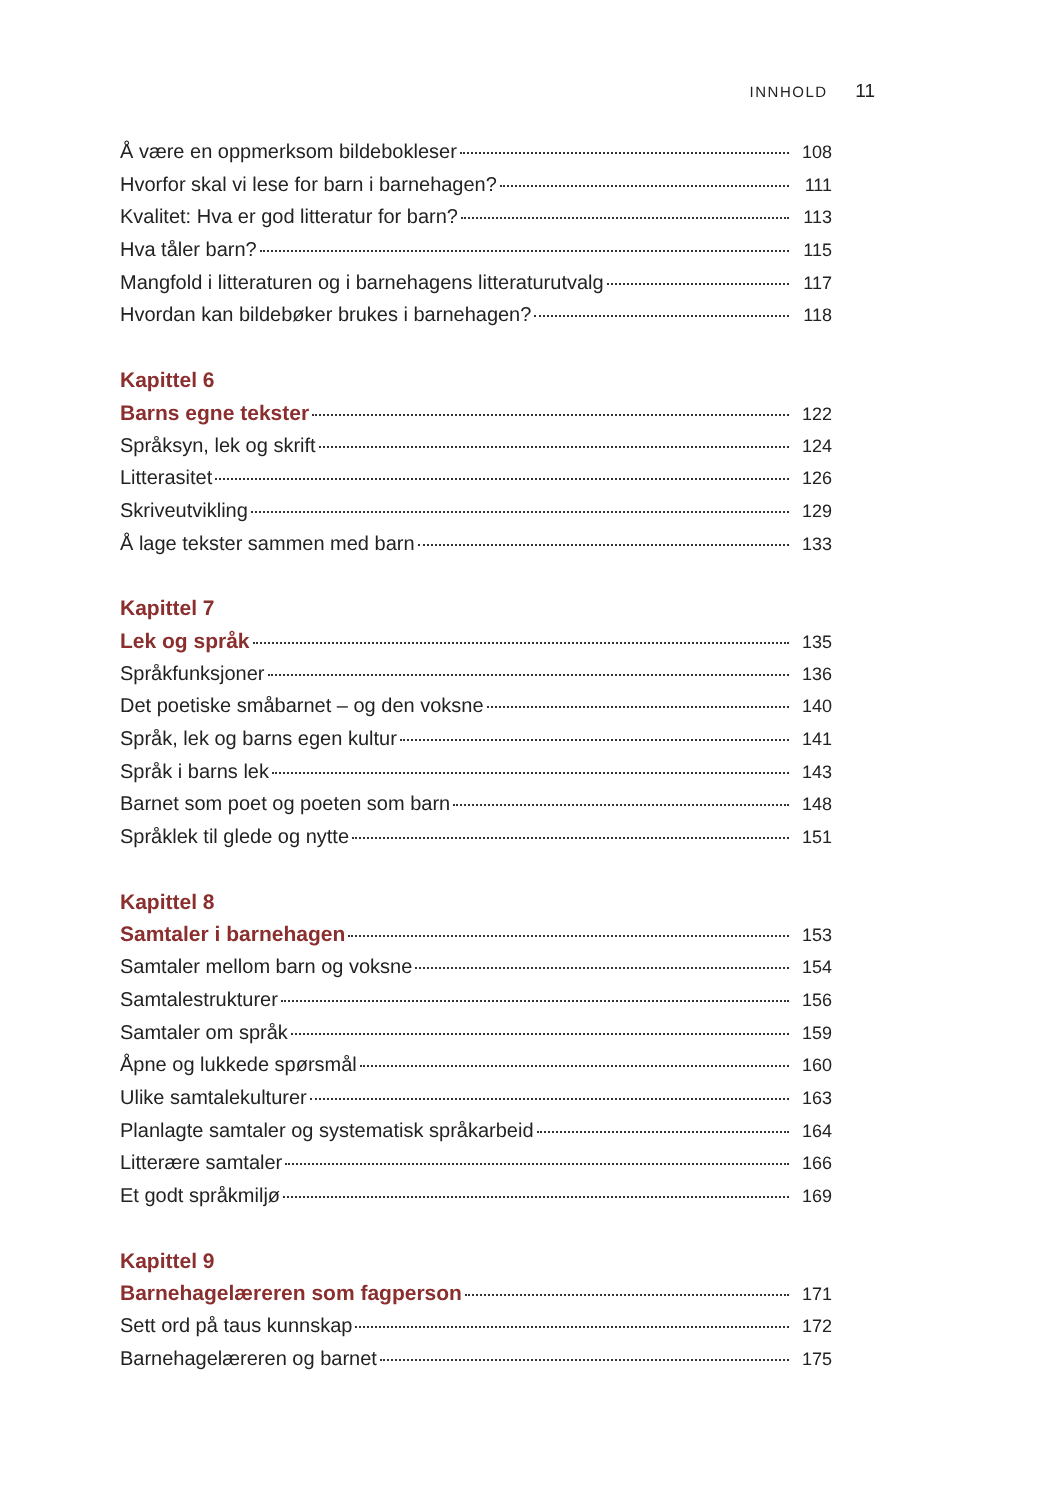INNHOLD 11
Å være en oppmerksom bildebokleser 108
Hvorfor skal vi lese for barn i barnehagen? 111
Kvalitet: Hva er god litteratur for barn? 113
Hva tåler barn? 115
Mangfold i litteraturen og i barnehagens litteraturutvalg 117
Hvordan kan bildebøker brukes i barnehagen? 118
Kapittel 6
Barns egne tekster 122
Språksyn, lek og skrift 124
Litterasitet 126
Skriveutvikling 129
Å lage tekster sammen med barn 133
Kapittel 7
Lek og språk 135
Språkfunksjoner 136
Det poetiske småbarnet – og den voksne 140
Språk, lek og barns egen kultur 141
Språk i barns lek 143
Barnet som poet og poeten som barn 148
Språklek til glede og nytte 151
Kapittel 8
Samtaler i barnehagen 153
Samtaler mellom barn og voksne 154
Samtalestrukturer 156
Samtaler om språk 159
Åpne og lukkede spørsmål 160
Ulike samtalekulturer 163
Planlagte samtaler og systematisk språkarbeid 164
Litterære samtaler 166
Et godt språkmiljø 169
Kapittel 9
Barnehagelæreren som fagperson 171
Sett ord på taus kunnskap 172
Barnehagelæreren og barnet 175